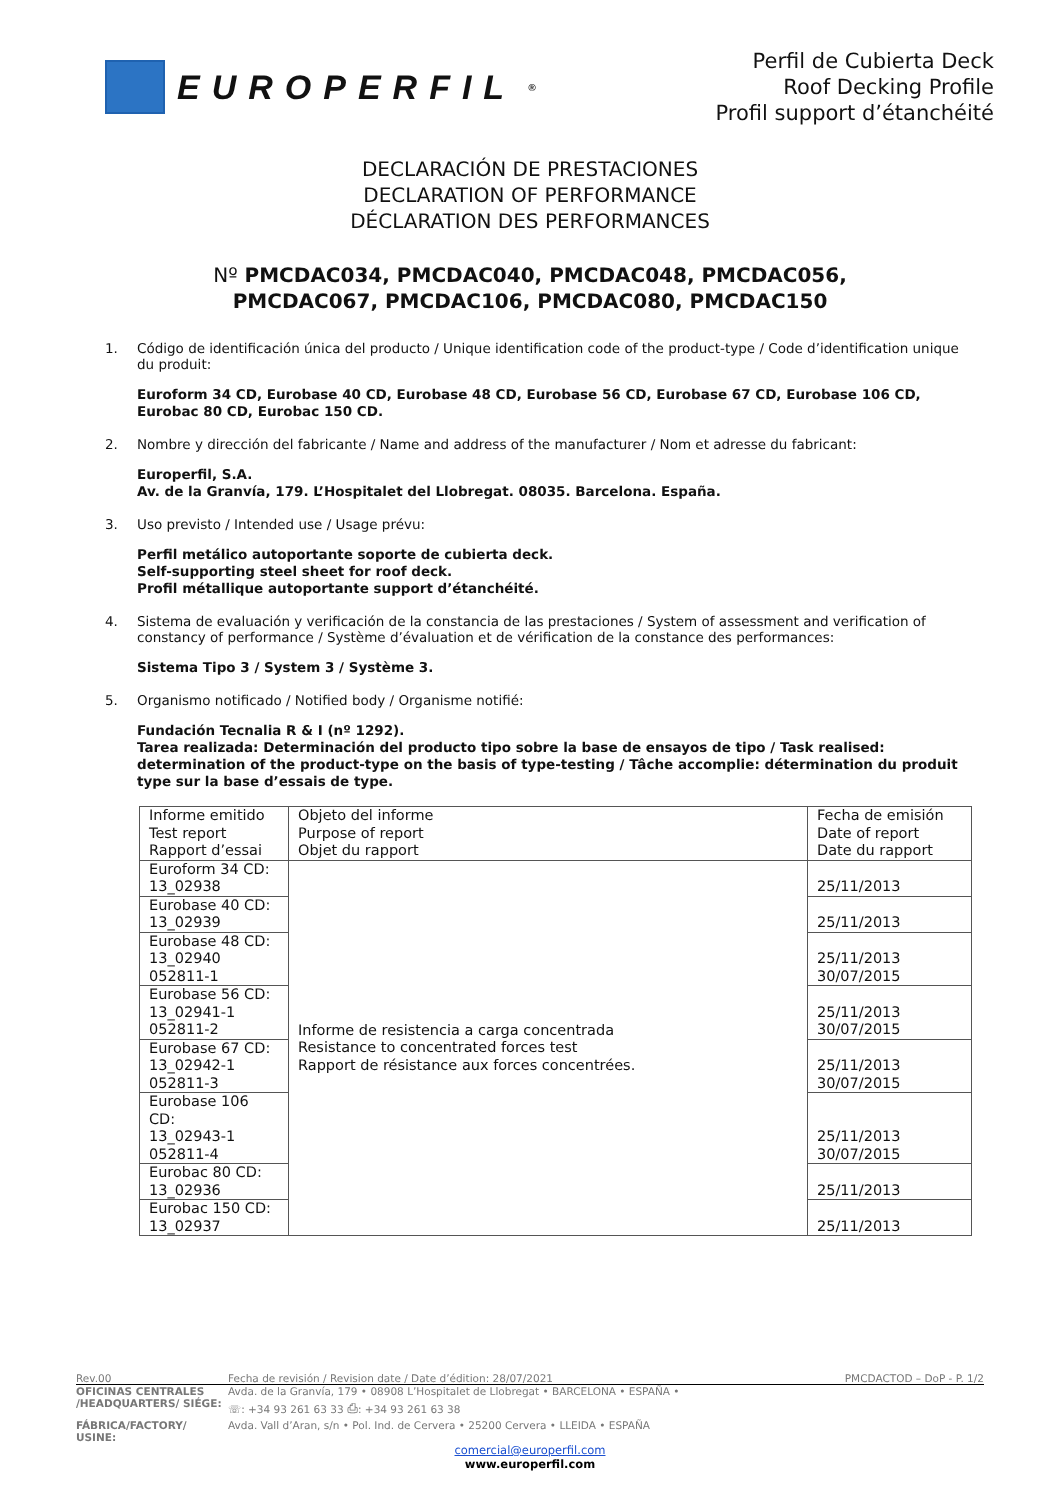EUROPERFIL<sup>®</sup>
Perfil de Cubierta Deck
Roof Decking Profile
Profil support d’étanchéité
DECLARACIÓN DE PRESTACIONES
DECLARATION OF PERFORMANCE
DÉCLARATION DES PERFORMANCES
Nº PMCDAC034, PMCDAC040, PMCDAC048, PMCDAC056,
PMCDAC067, PMCDAC106, PMCDAC080, PMCDAC150
1. Código de identificación única del producto / Unique identification code of the product-type / Code d’identification unique du produit:
Euroform 34 CD, Eurobase 40 CD, Eurobase 48 CD, Eurobase 56 CD, Eurobase 67 CD, Eurobase 106 CD, Eurobac 80 CD, Eurobac 150 CD.
2. Nombre y dirección del fabricante / Name and address of the manufacturer / Nom et adresse du fabricant:
Europerfil, S.A.
Av. de la Granvía, 179. L’Hospitalet del Llobregat. 08035. Barcelona. España.
3. Uso previsto / Intended use / Usage prévu:
Perfil metálico autoportante soporte de cubierta deck.
Self-supporting steel sheet for roof deck.
Profil métallique autoportante support d’étanchéité.
4. Sistema de evaluación y verificación de la constancia de las prestaciones / System of assessment and verification of constancy of performance / Système d’évaluation et de vérification de la constance des performances:
Sistema Tipo 3 / System 3 / Système 3.
5. Organismo notificado / Notified body / Organisme notifié:
Fundación Tecnalia R & I (nº 1292).
Tarea realizada: Determinación del producto tipo sobre la base de ensayos de tipo / Task realised: determination of the product-type on the basis of type-testing / Tâche accomplie: détermination du produit type sur la base d’essais de type.
| Informe emitido Test report Rapport d’essai | Objeto del informe Purpose of report Objet du rapport | Fecha de emisión Date of report Date du rapport |
| Euroform 34 CD: 13_02938 | Informe de resistencia a carga concentrada Resistance to concentrated forces test Rapport de résistance aux forces concentrées. | 25/11/2013 |
| Eurobase 40 CD: 13_02939 | | 25/11/2013 |
| Eurobase 48 CD: 13_02940 052811-1 | | 25/11/2013 30/07/2015 |
| Eurobase 56 CD: 13_02941-1 052811-2 | | 25/11/2013 30/07/2015 |
| Eurobase 67 CD: 13_02942-1 052811-3 | | 25/11/2013 30/07/2015 |
| Eurobase 106 CD: 13_02943-1 052811-4 | | 25/11/2013 30/07/2015 |
| Eurobac 80 CD: 13_02936 | | 25/11/2013 |
| Eurobac 150 CD: 13_02937 | | 25/11/2013 |
Rev.00 Fecha de revisión / Revision date / Date d’édition: 28/07/2021 PMCDACTOD – DoP - P. 1/2
OFICINAS CENTRALES
/HEADQUARTERS/ SIÉGE: Avda. de la Granvía, 179 • 08908 L’Hospitalet de Llobregat • BARCELONA • ESPAÑA •
☏: +34 93 261 63 33 ⎙: +34 93 261 63 38
FÁBRICA/FACTORY/ USINE: Avda. Vall d’Aran, s/n • Pol. Ind. de Cervera • 25200 Cervera • LLEIDA • ESPAÑA
comercial@europerfil.com
www.europerfil.com